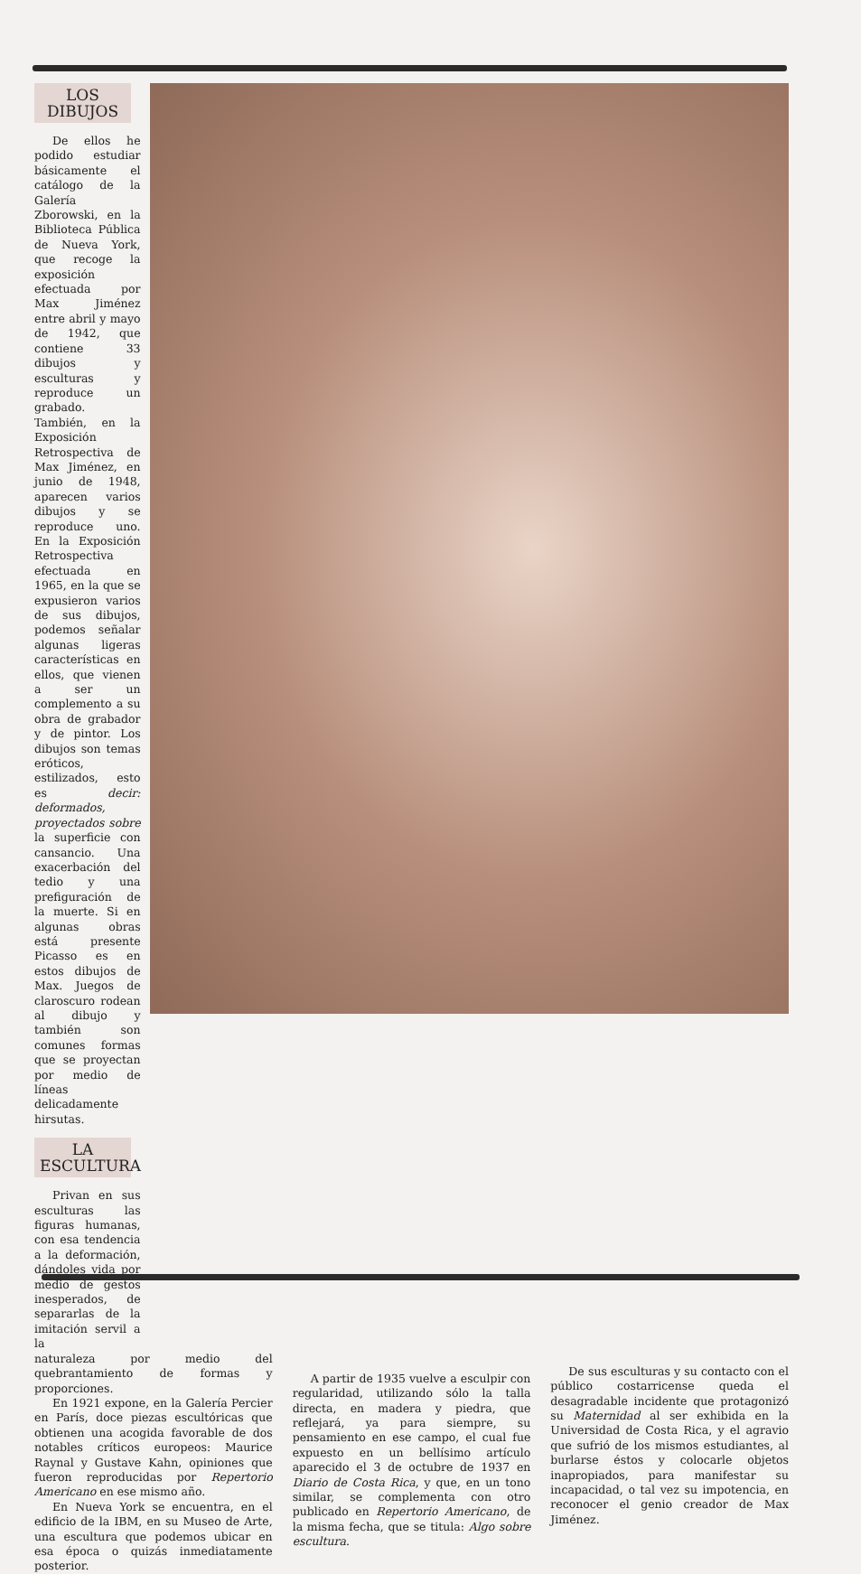LOS
DIBUJOS
De ellos he podido estudiar básicamente el catálogo de la Galería Zborowski, en la Biblioteca Pública de Nueva York, que recoge la exposición efectuada por Max Jiménez entre abril y mayo de 1942, que contiene 33 dibujos y esculturas y reproduce un grabado. También, en la Exposición Retrospectiva de Max Jiménez, en junio de 1948, aparecen varios dibujos y se reproduce uno. En la Exposición Retrospectiva efectuada en 1965, en la que se expusieron varios de sus dibujos, podemos señalar algunas ligeras características en ellos, que vienen a ser un complemento a su obra de grabador y de pintor. Los dibujos son temas eróticos, estilizados, esto es decir: deformados, proyectados sobre la superficie con cansancio. Una exacerbación del tedio y una prefiguración de la muerte. Si en algunas obras está presente Picasso es en estos dibujos de Max. Juegos de claroscuro rodean al dibujo y también son comunes formas que se proyectan por medio de líneas delicadamente hirsutas.
LA
ESCULTURA
Privan en sus esculturas las figuras humanas, con esa tendencia a la deformación, dándoles vida por medio de gestos inesperados, de separarlas de la imitación servil a la
naturaleza por medio del quebrantamiento de formas y proporciones.
En 1921 expone, en la Galería Percier en París, doce piezas escultóricas que obtienen una acogida favorable de dos notables críticos europeos: Maurice Raynal y Gustave Kahn, opiniones que fueron reproducidas por Repertorio Americano en ese mismo año.
En Nueva York se encuentra, en el edificio de la IBM, en su Museo de Arte, una escultura que podemos ubicar en esa época o quizás inmediatamente posterior.
A partir de 1935 vuelve a esculpir con regularidad, utilizando sólo la talla directa, en madera y piedra, que reflejará, ya para siempre, su pensamiento en ese campo, el cual fue expuesto en un bellísimo artículo aparecido el 3 de octubre de 1937 en Diario de Costa Rica, y que, en un tono similar, se complementa con otro publicado en Repertorio Americano, de la misma fecha, que se titula: Algo sobre escultura.
De sus esculturas y su contacto con el público costarricense queda el desagradable incidente que protagonizó su Maternidad al ser exhibida en la Universidad de Costa Rica, y el agravio que sufrió de los mismos estudiantes, al burlarse éstos y colocarle objetos inapropiados, para manifestar su incapacidad, o tal vez su impotencia, en reconocer el genio creador de Max Jiménez.